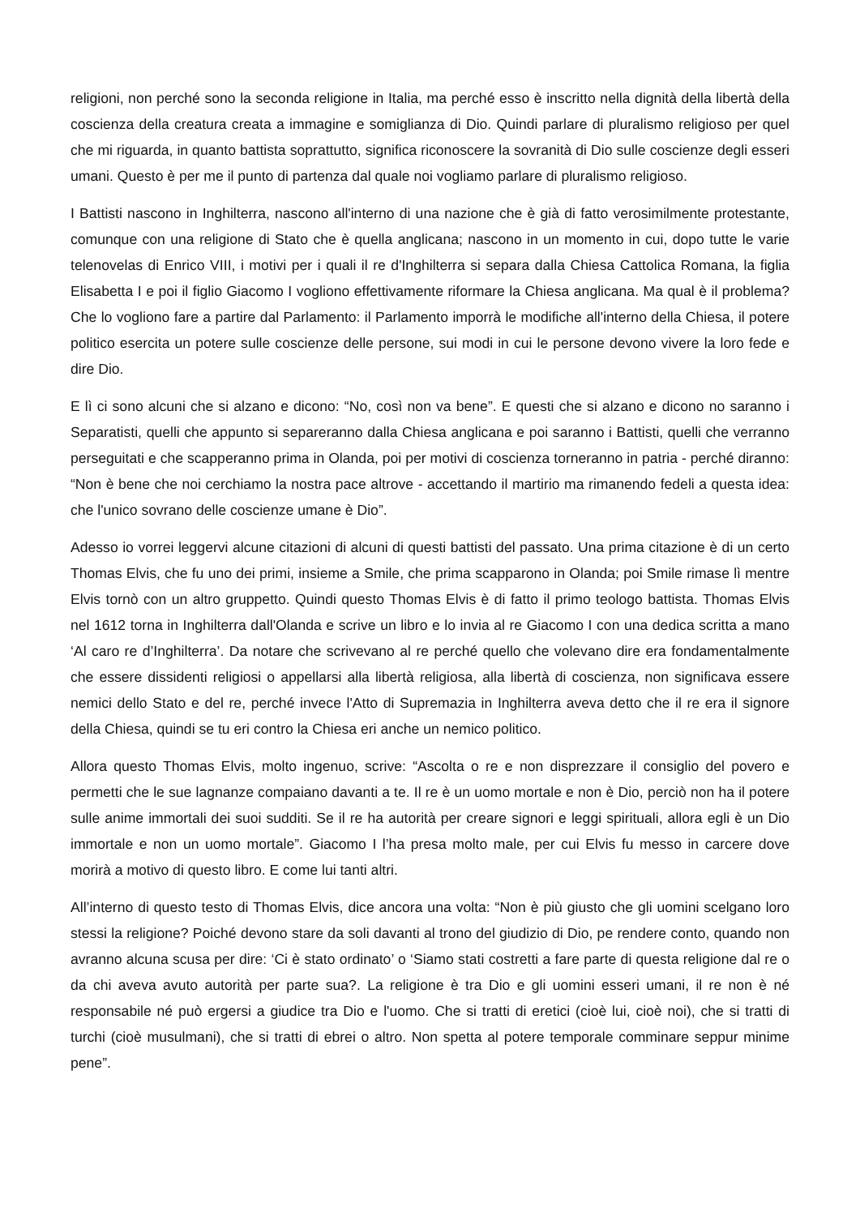religioni, non perché sono la seconda religione in Italia, ma perché esso è inscritto nella dignità della libertà della coscienza della creatura creata a immagine e somiglianza di Dio. Quindi parlare di pluralismo religioso per quel che mi riguarda, in quanto battista soprattutto, significa riconoscere la sovranità di Dio sulle coscienze degli esseri umani. Questo è per me il punto di partenza dal quale noi vogliamo parlare di pluralismo religioso.
I Battisti nascono in Inghilterra, nascono all'interno di una nazione che è già di fatto verosimilmente protestante, comunque con una religione di Stato che è quella anglicana; nascono in un momento in cui, dopo tutte le varie telenovelas di Enrico VIII, i motivi per i quali il re d'Inghilterra si separa dalla Chiesa Cattolica Romana, la figlia Elisabetta I e poi il figlio Giacomo I vogliono effettivamente riformare la Chiesa anglicana. Ma qual è il problema? Che lo vogliono fare a partire dal Parlamento: il Parlamento imporrà le modifiche all'interno della Chiesa, il potere politico esercita un potere sulle coscienze delle persone, sui modi in cui le persone devono vivere la loro fede e dire Dio.
E lì ci sono alcuni che si alzano e dicono: “No, così non va bene”. E questi che si alzano e dicono no saranno i Separatisti, quelli che appunto si separeranno dalla Chiesa anglicana e poi saranno i Battisti, quelli che verranno perseguitati e che scapperanno prima in Olanda, poi per motivi di coscienza torneranno in patria - perché diranno: “Non è bene che noi cerchiamo la nostra pace altrove - accettando il martirio ma rimanendo fedeli a questa idea: che l'unico sovrano delle coscienze umane è Dio”.
Adesso io vorrei leggervi alcune citazioni di alcuni di questi battisti del passato. Una prima citazione è di un certo Thomas Elvis, che fu uno dei primi, insieme a Smile, che prima scapparono in Olanda; poi Smile rimase lì mentre Elvis tornò con un altro gruppetto. Quindi questo Thomas Elvis è di fatto il primo teologo battista. Thomas Elvis nel 1612 torna in Inghilterra dall'Olanda e scrive un libro e lo invia al re Giacomo I con una dedica scritta a mano ‘Al caro re d’Inghilterra’. Da notare che scrivevano al re perché quello che volevano dire era fondamentalmente che essere dissidenti religiosi o appellarsi alla libertà religiosa, alla libertà di coscienza, non significava essere nemici dello Stato e del re, perché invece l'Atto di Supremazia in Inghilterra aveva detto che il re era il signore della Chiesa, quindi se tu eri contro la Chiesa eri anche un nemico politico.
Allora questo Thomas Elvis, molto ingenuo, scrive: “Ascolta o re e non disprezzare il consiglio del povero e permetti che le sue lagnanze compaiano davanti a te. Il re è un uomo mortale e non è Dio, perciò non ha il potere sulle anime immortali dei suoi sudditi. Se il re ha autorità per creare signori e leggi spirituali, allora egli è un Dio immortale e non un uomo mortale”. Giacomo I l’ha presa molto male, per cui Elvis fu messo in carcere dove morirà a motivo di questo libro. E come lui tanti altri.
All’interno di questo testo di Thomas Elvis, dice ancora una volta: “Non è più giusto che gli uomini scelgano loro stessi la religione? Poiché devono stare da soli davanti al trono del giudizio di Dio, pe rendere conto, quando non avranno alcuna scusa per dire: ‘Ci è stato ordinato’ o ‘Siamo stati costretti a fare parte di questa religione dal re o da chi aveva avuto autorità per parte sua?. La religione è tra Dio e gli uomini esseri umani, il re non è né responsabile né può ergersi a giudice tra Dio e l'uomo. Che si tratti di eretici (cioè lui, cioè noi), che si tratti di turchi (cioè musulmani), che si tratti di ebrei o altro. Non spetta al potere temporale comminare seppur minime pene”.